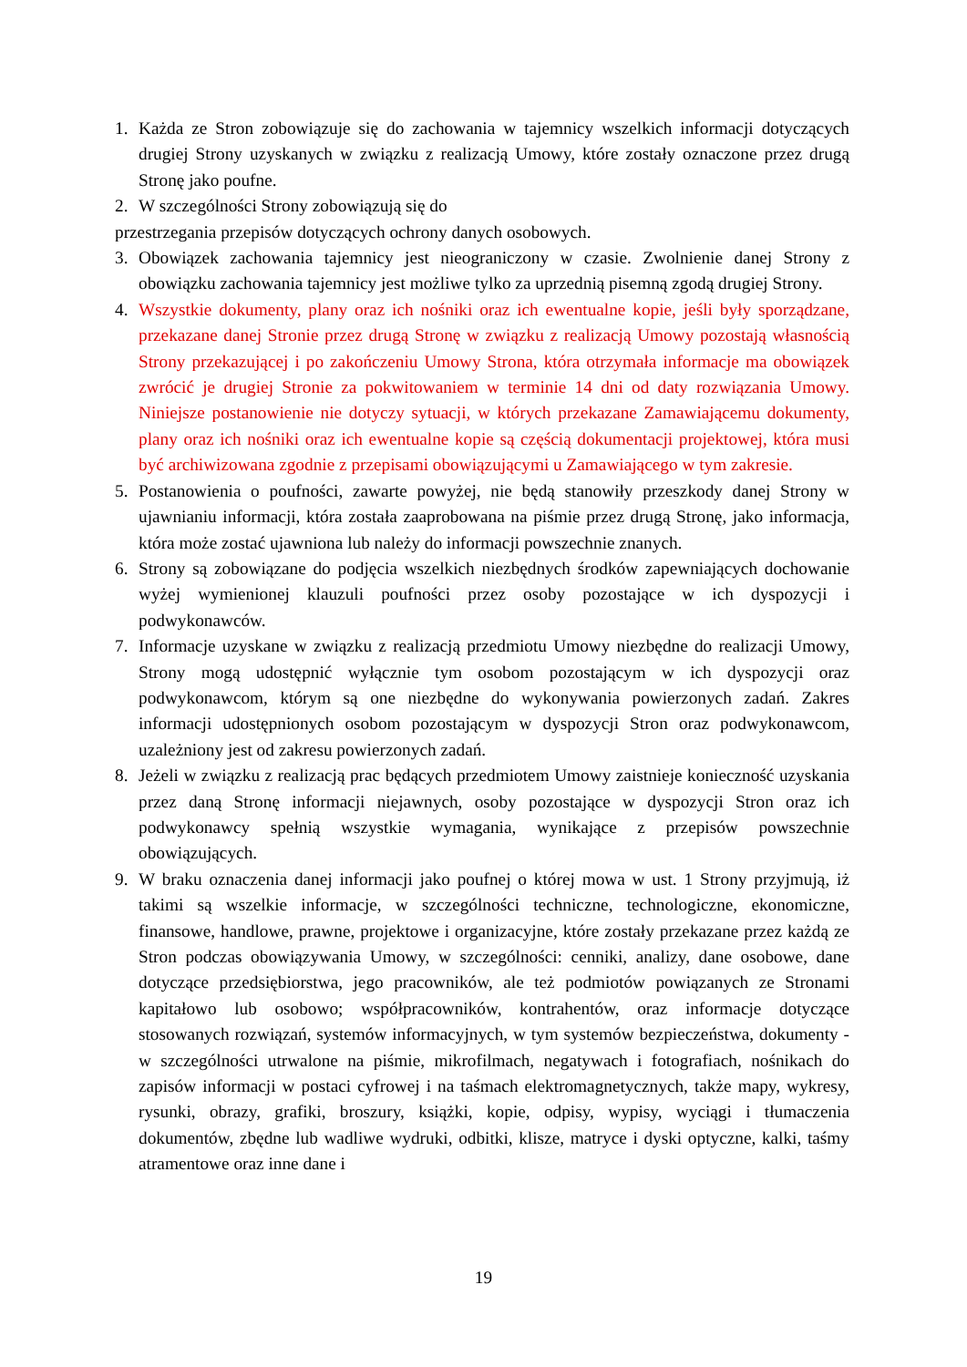1. Każda ze Stron zobowiązuje się do zachowania w tajemnicy wszelkich informacji dotyczących drugiej Strony uzyskanych w związku z realizacją Umowy, które zostały oznaczone przez drugą Stronę jako poufne.
2. W szczególności Strony zobowiązują się do
przestrzegania przepisów dotyczących ochrony danych osobowych.
3. Obowiązek zachowania tajemnicy jest nieograniczony w czasie. Zwolnienie danej Strony z obowiązku zachowania tajemnicy jest możliwe tylko za uprzednią pisemną zgodą drugiej Strony.
4. Wszystkie dokumenty, plany oraz ich nośniki oraz ich ewentualne kopie, jeśli były sporządzane, przekazane danej Stronie przez drugą Stronę w związku z realizacją Umowy pozostają własnością Strony przekazującej i po zakończeniu Umowy Strona, która otrzymała informacje ma obowiązek zwrócić je drugiej Stronie za pokwitowaniem w terminie 14 dni od daty rozwiązania Umowy. Niniejsze postanowienie nie dotyczy sytuacji, w których przekazane Zamawiającemu dokumenty, plany oraz ich nośniki oraz ich ewentualne kopie są częścią dokumentacji projektowej, która musi być archiwizowana zgodnie z przepisami obowiązującymi u Zamawiającego w tym zakresie.
5. Postanowienia o poufności, zawarte powyżej, nie będą stanowiły przeszkody danej Strony w ujawnianiu informacji, która została zaaprobowana na piśmie przez drugą Stronę, jako informacja, która może zostać ujawniona lub należy do informacji powszechnie znanych.
6. Strony są zobowiązane do podjęcia wszelkich niezbędnych środków zapewniających dochowanie wyżej wymienionej klauzuli poufności przez osoby pozostające w ich dyspozycji i podwykonawców.
7. Informacje uzyskane w związku z realizacją przedmiotu Umowy niezbędne do realizacji Umowy, Strony mogą udostępnić wyłącznie tym osobom pozostającym w ich dyspozycji oraz podwykonawcom, którym są one niezbędne do wykonywania powierzonych zadań. Zakres informacji udostępnionych osobom pozostającym w dyspozycji Stron oraz podwykonawcom, uzależniony jest od zakresu powierzonych zadań.
8. Jeżeli w związku z realizacją prac będących przedmiotem Umowy zaistnieje konieczność uzyskania przez daną Stronę informacji niejawnych, osoby pozostające w dyspozycji Stron oraz ich podwykonawcy spełnią wszystkie wymagania, wynikające z przepisów powszechnie obowiązujących.
9. W braku oznaczenia danej informacji jako poufnej o której mowa w ust. 1 Strony przyjmują, iż takimi są wszelkie informacje, w szczególności techniczne, technologiczne, ekonomiczne, finansowe, handlowe, prawne, projektowe i organizacyjne, które zostały przekazane przez każdą ze Stron podczas obowiązywania Umowy, w szczególności: cenniki, analizy, dane osobowe, dane dotyczące przedsiębiorstwa, jego pracowników, ale też podmiotów powiązanych ze Stronami kapitałowo lub osobowo; współpracowników, kontrahentów, oraz informacje dotyczące stosowanych rozwiązań, systemów informacyjnych, w tym systemów bezpieczeństwa, dokumenty - w szczególności utrwalone na piśmie, mikrofilmach, negatywach i fotografiach, nośnikach do zapisów informacji w postaci cyfrowej i na taśmach elektromagnetycznych, także mapy, wykresy, rysunki, obrazy, grafiki, broszury, książki, kopie, odpisy, wypisy, wyciągi i tłumaczenia dokumentów, zbędne lub wadliwe wydruki, odbitki, klisze, matryce i dyski optyczne, kalki, taśmy atramentowe oraz inne dane i
19